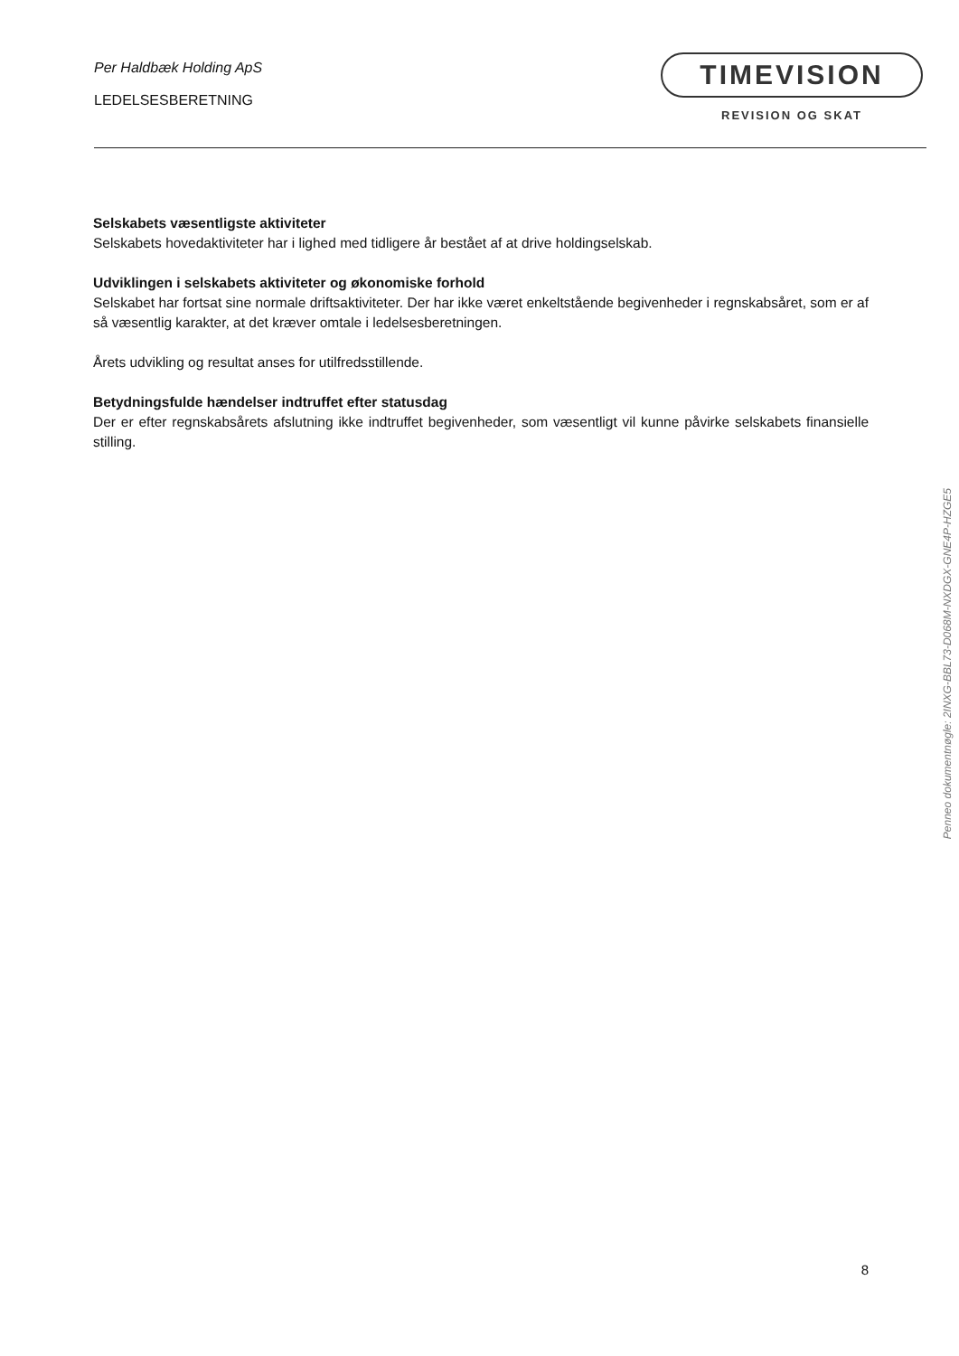Per Haldbæk Holding ApS
LEDELSESBERETNING
TIMEVISION
REVISION OG SKAT
Selskabets væsentligste aktiviteter
Selskabets hovedaktiviteter har i lighed med tidligere år bestået af at drive holdingselskab.
Udviklingen i selskabets aktiviteter og økonomiske forhold
Selskabet har fortsat sine normale driftsaktiviteter. Der har ikke været enkeltstående begivenheder i regnskabsåret, som er af så væsentlig karakter, at det kræver omtale i ledelsesberetningen.
Årets udvikling og resultat anses for utilfredsstillende.
Betydningsfulde hændelser indtruffet efter statusdag
Der er efter regnskabsårets afslutning ikke indtruffet begivenheder, som væsentligt vil kunne påvirke selskabets finansielle stilling.
Penneo dokumentnøgle: 2INXG-BBL73-D068M-NXDGX-GNE4P-HZGE5
8